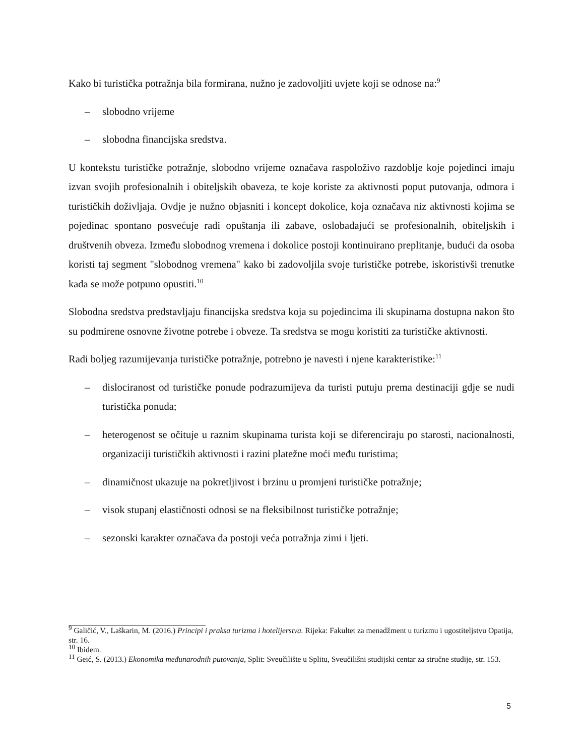Kako bi turistička potražnja bila formirana, nužno je zadovoljiti uvjete koji se odnose na:<sup>9</sup>
– slobodno vrijeme
– slobodna financijska sredstva.
U kontekstu turističke potražnje, slobodno vrijeme označava raspoloživo razdoblje koje pojedinci imaju izvan svojih profesionalnih i obiteljskih obaveza, te koje koriste za aktivnosti poput putovanja, odmora i turističkih doživljaja. Ovdje je nužno objasniti i koncept dokolice, koja označava niz aktivnosti kojima se pojedinac spontano posvećuje radi opuštanja ili zabave, oslobađajući se profesionalnih, obiteljskih i društvenih obveza. Između slobodnog vremena i dokolice postoji kontinuirano preplitanje, budući da osoba koristi taj segment "slobodnog vremena" kako bi zadovoljila svoje turističke potrebe, iskoristivši trenutke kada se može potpuno opustiti.<sup>10</sup>
Slobodna sredstva predstavljaju financijska sredstva koja su pojedincima ili skupinama dostupna nakon što su podmirene osnovne životne potrebe i obveze. Ta sredstva se mogu koristiti za turističke aktivnosti.
Radi boljeg razumijevanja turističke potražnje, potrebno je navesti i njene karakteristike:<sup>11</sup>
– dislociranost od turističke ponude podrazumijeva da turisti putuju prema destinaciji gdje se nudi turistička ponuda;
– heterogenost se očituje u raznim skupinama turista koji se diferenciraju po starosti, nacionalnosti, organizaciji turističkih aktivnosti i razini platežne moći među turistima;
– dinamičnost ukazuje na pokretljivost i brzinu u promjeni turističke potražnje;
– visok stupanj elastičnosti odnosi se na fleksibilnost turističke potražnje;
– sezonski karakter označava da postoji veća potražnja zimi i ljeti.
<sup>9</sup> Galičić, V., Laškarin, M. (2016.) Principi i praksa turizma i hotelijerstva. Rijeka: Fakultet za menadžment u turizmu i ugostiteljstvu Opatija, str. 16.
<sup>10</sup> Ibidem.
<sup>11</sup> Geić, S. (2013.) Ekonomika međunarodnih putovanja, Split: Sveučilište u Splitu, Sveučilišni studijski centar za stručne studije, str. 153.
5